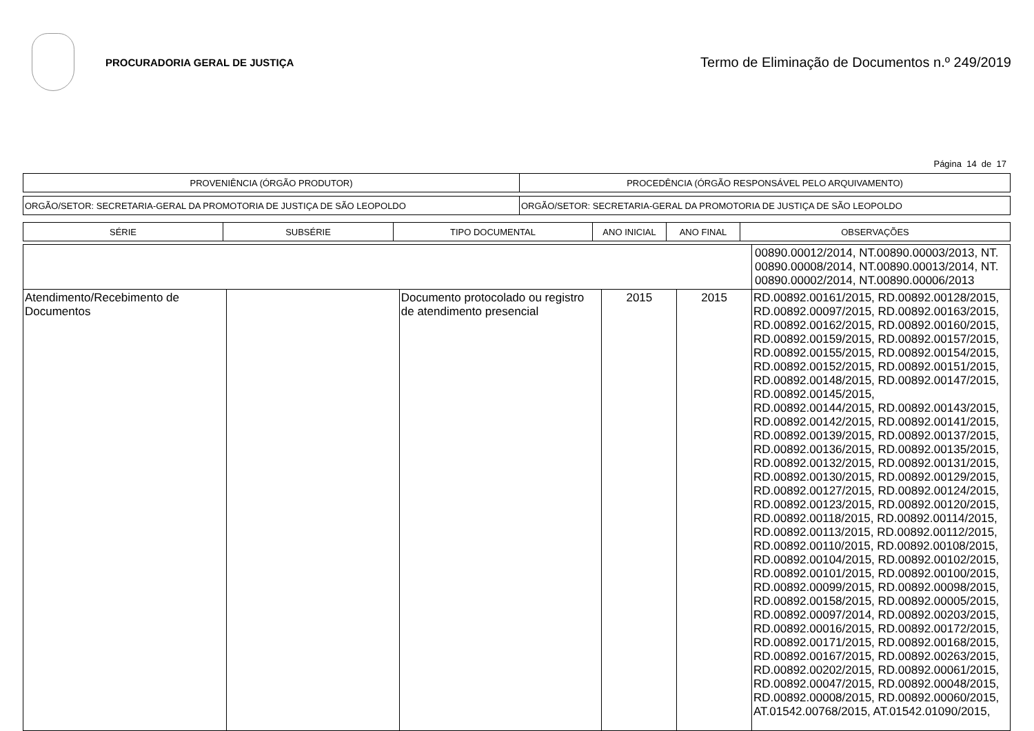PROCURADORIA GERAL DE JUSTIÇA
Termo de Eliminação de Documentos n.º 249/2019
Página 14 de 17
| PROVENIÊNCIA (ÓRGÃO PRODUTOR) | PROCEDÊNCIA (ÓRGÃO RESPONSÁVEL PELO ARQUIVAMENTO) |
| --- | --- |
| ORGÃO/SETOR: SECRETARIA-GERAL DA PROMOTORIA DE JUSTIÇA DE SÃO LEOPOLDO | ORGÃO/SETOR: SECRETARIA-GERAL DA PROMOTORIA DE JUSTIÇA DE SÃO LEOPOLDO |
| SÉRIE | SUBSÉRIE | TIPO DOCUMENTAL | ANO INICIAL | ANO FINAL | OBSERVAÇÕES |
| --- | --- | --- | --- | --- | --- |
| | | | | | 00890.00012/2014, NT.00890.00003/2013, NT. 00890.00008/2014, NT.00890.00013/2014, NT. 00890.00002/2014, NT.00890.00006/2013 |
| Atendimento/Recebimento de Documentos | | Documento protocolado ou registro de atendimento presencial | 2015 | 2015 | RD.00892.00161/2015, RD.00892.00128/2015, RD.00892.00097/2015, RD.00892.00163/2015, RD.00892.00162/2015, RD.00892.00160/2015, RD.00892.00159/2015, RD.00892.00157/2015, RD.00892.00155/2015, RD.00892.00154/2015, RD.00892.00152/2015, RD.00892.00151/2015, RD.00892.00148/2015, RD.00892.00147/2015, RD.00892.00145/2015, RD.00892.00144/2015, RD.00892.00143/2015, RD.00892.00142/2015, RD.00892.00141/2015, RD.00892.00139/2015, RD.00892.00137/2015, RD.00892.00136/2015, RD.00892.00135/2015, RD.00892.00132/2015, RD.00892.00131/2015, RD.00892.00130/2015, RD.00892.00129/2015, RD.00892.00127/2015, RD.00892.00124/2015, RD.00892.00123/2015, RD.00892.00120/2015, RD.00892.00118/2015, RD.00892.00114/2015, RD.00892.00113/2015, RD.00892.00112/2015, RD.00892.00110/2015, RD.00892.00108/2015, RD.00892.00104/2015, RD.00892.00102/2015, RD.00892.00101/2015, RD.00892.00100/2015, RD.00892.00099/2015, RD.00892.00098/2015, RD.00892.00158/2015, RD.00892.00005/2015, RD.00892.00097/2014, RD.00892.00203/2015, RD.00892.00016/2015, RD.00892.00172/2015, RD.00892.00171/2015, RD.00892.00168/2015, RD.00892.00167/2015, RD.00892.00263/2015, RD.00892.00202/2015, RD.00892.00061/2015, RD.00892.00047/2015, RD.00892.00048/2015, RD.00892.00008/2015, RD.00892.00060/2015, AT.01542.00768/2015, AT.01542.01090/2015, |